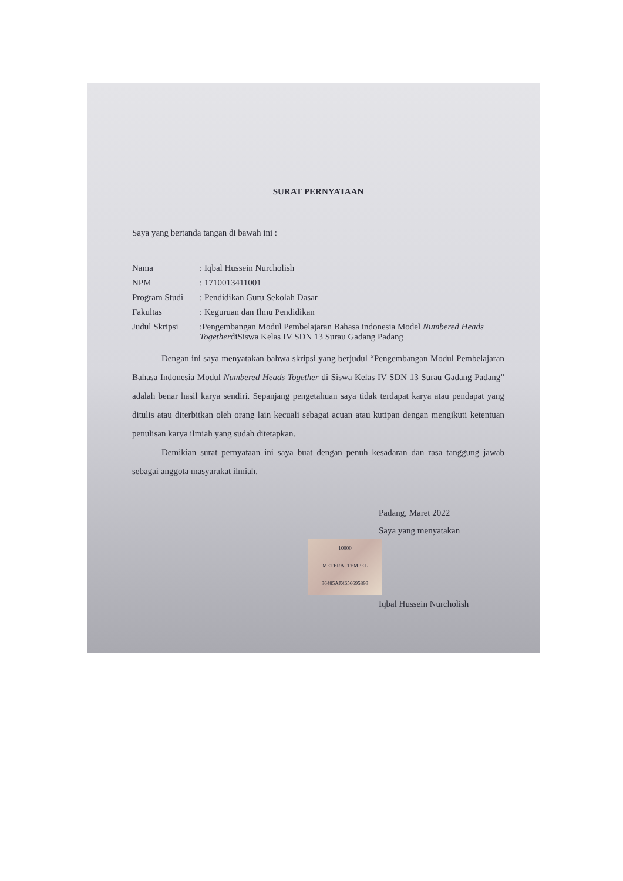SURAT PERNYATAAN
Saya yang bertanda tangan di bawah ini :
| Nama | : Iqbal Hussein Nurcholish |
| NPM | : 1710013411001 |
| Program Studi | : Pendidikan Guru Sekolah Dasar |
| Fakultas | : Keguruan dan Ilmu Pendidikan |
| Judul Skripsi | :Pengembangan Modul Pembelajaran Bahasa indonesia Model Numbered Heads Together diSiswa Kelas IV SDN 13 Surau Gadang Padang |
Dengan ini saya menyatakan bahwa skripsi yang berjudul “Pengembangan Modul Pembelajaran Bahasa Indonesia Modul Numbered Heads Together di Siswa Kelas IV SDN 13 Surau Gadang Padang” adalah benar hasil karya sendiri. Sepanjang pengetahuan saya tidak terdapat karya atau pendapat yang ditulis atau diterbitkan oleh orang lain kecuali sebagai acuan atau kutipan dengan mengikuti ketentuan penulisan karya ilmiah yang sudah ditetapkan.
Demikian surat pernyataan ini saya buat dengan penuh kesadaran dan rasa tanggung jawab sebagai anggota masyarakat ilmiah.
Padang, Maret 2022
Saya yang menyatakan
10000
METERAI TEMPEL
36485AJX656695893
Iqbal Hussein Nurcholish